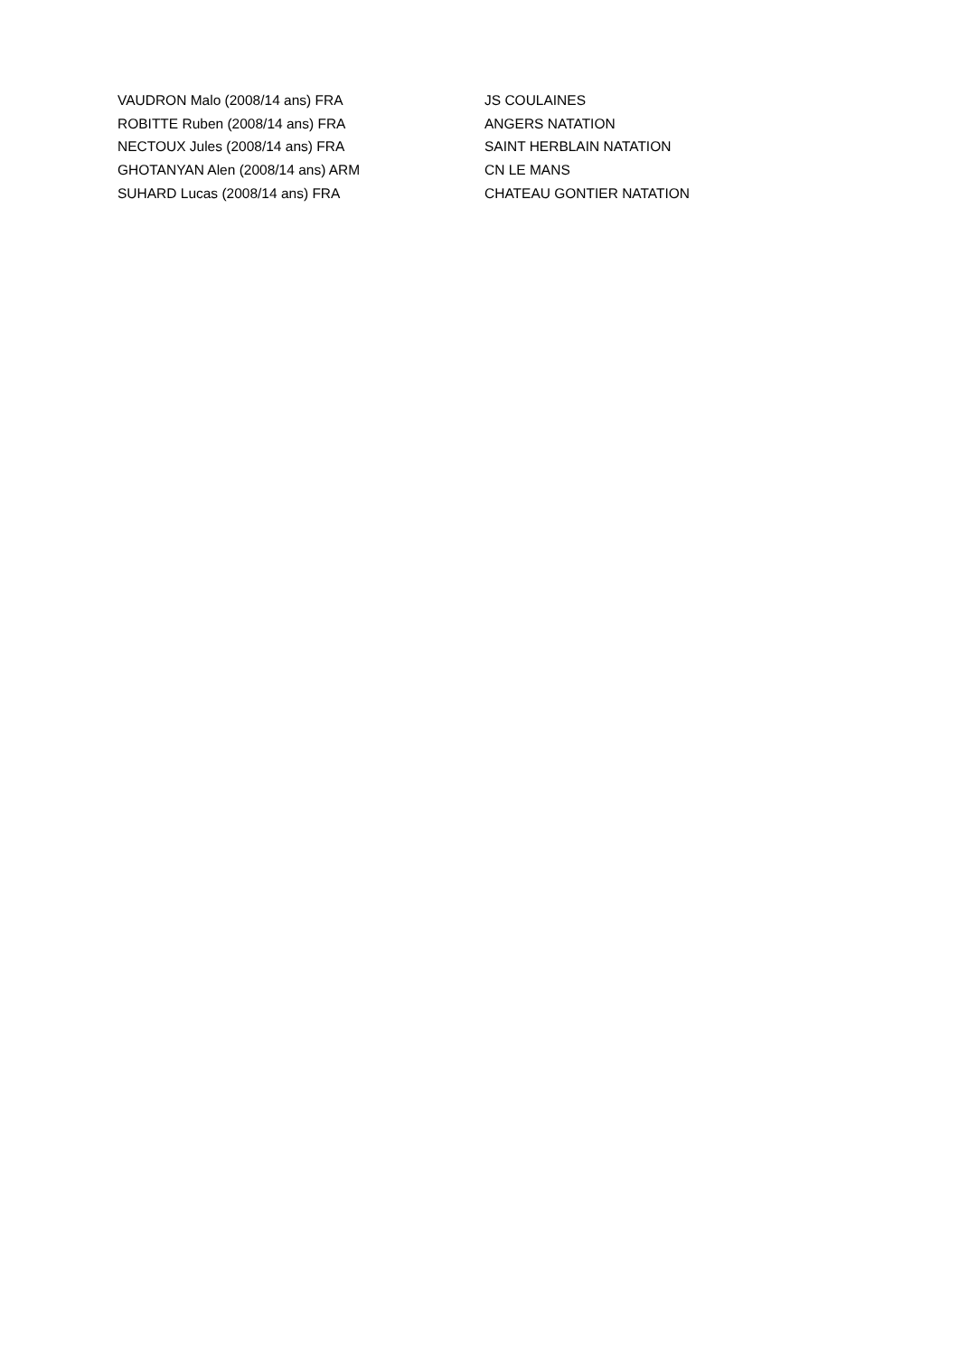| VAUDRON Malo (2008/14 ans) FRA | JS COULAINES |
| ROBITTE Ruben (2008/14 ans) FRA | ANGERS NATATION |
| NECTOUX Jules (2008/14 ans) FRA | SAINT HERBLAIN NATATION |
| GHOTANYAN Alen (2008/14 ans) ARM | CN LE MANS |
| SUHARD Lucas (2008/14 ans) FRA | CHATEAU GONTIER NATATION |